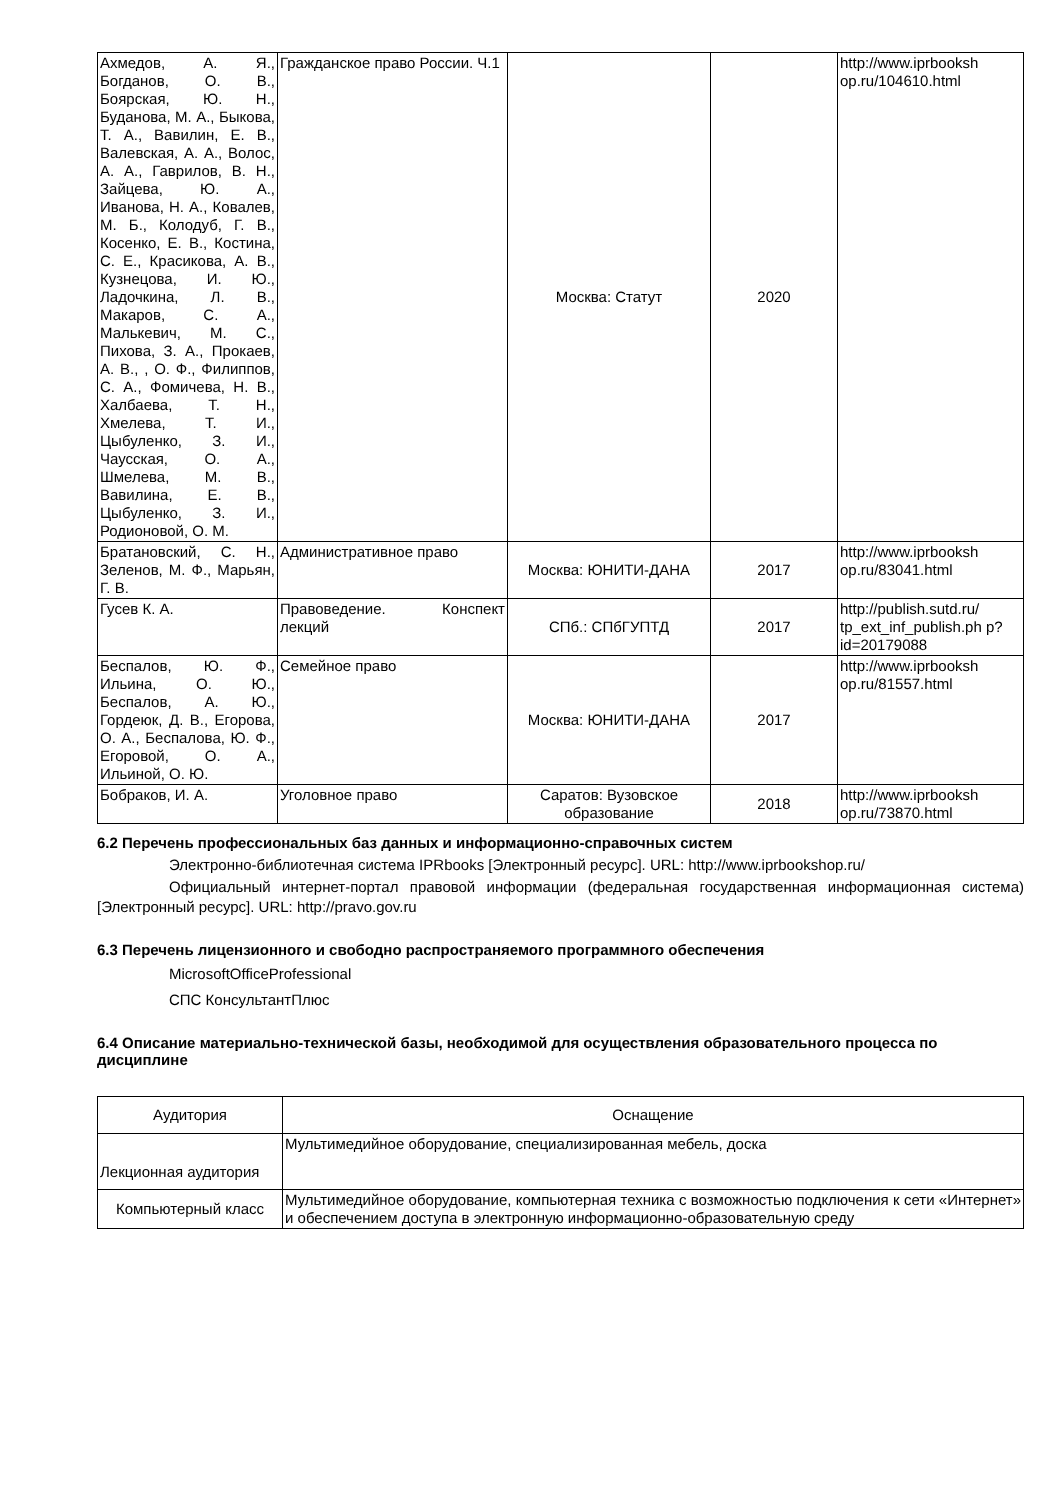| Ахмедов, А. Я., Богданов, О. В., Боярская, Ю. Н., Буданова, М. А., Быкова, Т. А., Вавилин, Е. В., Валевская, А. А., Волос, А. А., Гаврилов, В. Н., Зайцева, Ю. А., Иванова, Н. А., Ковалев, М. Б., Колодуб, Г. В., Косенко, Е. В., Костина, С. Е., Красикова, А. В., Кузнецова, И. Ю., Ладочкина, Л. В., Макаров, С. А., Малькевич, М. С., Пихова, З. А., Прокаев, А. В., , О. Ф., Филиппов, С. А., Фомичева, Н. В., Халбаева, Т. Н., Хмелева, Т. И., Цыбуленко, З. И., Чаусская, О. А., Шмелева, М. В., Вавилина, Е. В., Цыбуленко, З. И., Родионовой, О. М. | Гражданское право России. Ч.1 | Москва: Статут | 2020 | http://www.iprbooksh op.ru/104610.html |
| Братановский, С. Н., Зеленов, М. Ф., Марьян, Г. В. | Административное право | Москва: ЮНИТИ-ДАНА | 2017 | http://www.iprbooksh op.ru/83041.html |
| Гусев К. А. | Правоведение. Конспект лекций | СПб.: СПбГУПТД | 2017 | http://publish.sutd.ru/ tp_ext_inf_publish.ph p?id=20179088 |
| Беспалов, Ю. Ф., Ильина, О. Ю., Беспалов, А. Ю., Гордеюк, Д. В., Егорова, О. А., Беспалова, Ю. Ф., Егоровой, О. А., Ильиной, О. Ю. | Семейное право | Москва: ЮНИТИ-ДАНА | 2017 | http://www.iprbooksh op.ru/81557.html |
| Бобраков, И. А. | Уголовное право | Саратов: Вузовское образование | 2018 | http://www.iprbooksh op.ru/73870.html |
6.2 Перечень профессиональных баз данных и информационно-справочных систем
Электронно-библиотечная система IPRbooks [Электронный ресурс]. URL: http://www.iprbookshop.ru/
Официальный интернет-портал правовой информации (федеральная государственная информационная система) [Электронный ресурс]. URL: http://pravo.gov.ru
6.3 Перечень лицензионного и свободно распространяемого программного обеспечения
MicrosoftOfficeProfessional
СПС КонсультантПлюс
6.4 Описание материально-технической базы, необходимой для осуществления образовательного процесса по дисциплине
| Аудитория | Оснащение |
| --- | --- |
| Лекционная аудитория | Мультимедийное оборудование, специализированная мебель, доска |
| Компьютерный класс | Мультимедийное оборудование, компьютерная техника с возможностью подключения к сети «Интернет» и обеспечением доступа в электронную информационно-образовательную среду |